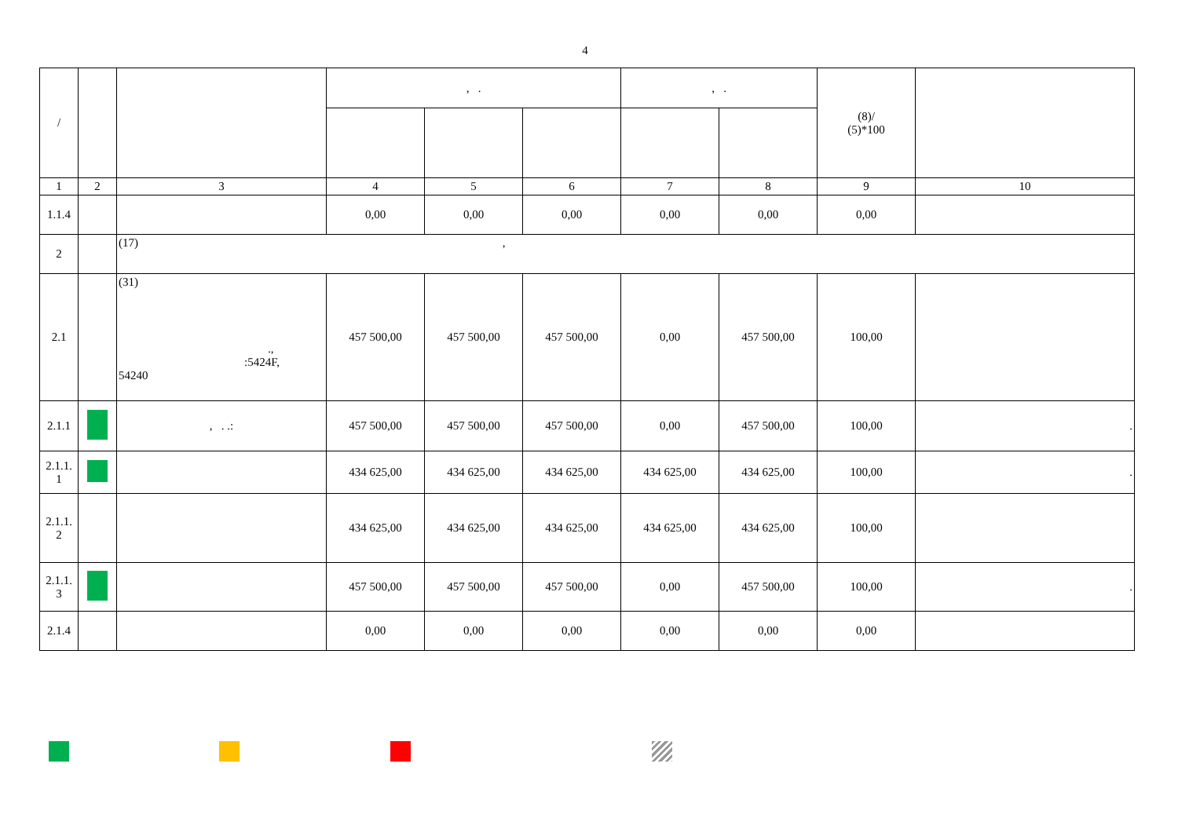4
| / | | | , . | | | , . | | (8)/ (5)*100 | |
| --- | --- | --- | --- | --- | --- | --- | --- | --- | --- |
| 1 | 2 | 3 | 4 | 5 | 6 | 7 | 8 | 9 | 10 |
| 1.1.4 | | | 0,00 | 0,00 | 0,00 | 0,00 | 0,00 | 0,00 | |
| 2 | | (17) , | | | | | | | |
| 2.1 | | (31) ., :5424F, 54240 | 457 500,00 | 457 500,00 | 457 500,00 | 0,00 | 457 500,00 | 100,00 | |
| 2.1.1 | | , . .: | 457 500,00 | 457 500,00 | 457 500,00 | 0,00 | 457 500,00 | 100,00 | . |
| 2.1.1. 1 | | | 434 625,00 | 434 625,00 | 434 625,00 | 434 625,00 | 434 625,00 | 100,00 | . |
| 2.1.1. 2 | | | 434 625,00 | 434 625,00 | 434 625,00 | 434 625,00 | 434 625,00 | 100,00 | |
| 2.1.1. 3 | | | 457 500,00 | 457 500,00 | 457 500,00 | 0,00 | 457 500,00 | 100,00 | . |
| 2.1.4 | | | 0,00 | 0,00 | 0,00 | 0,00 | 0,00 | 0,00 | |